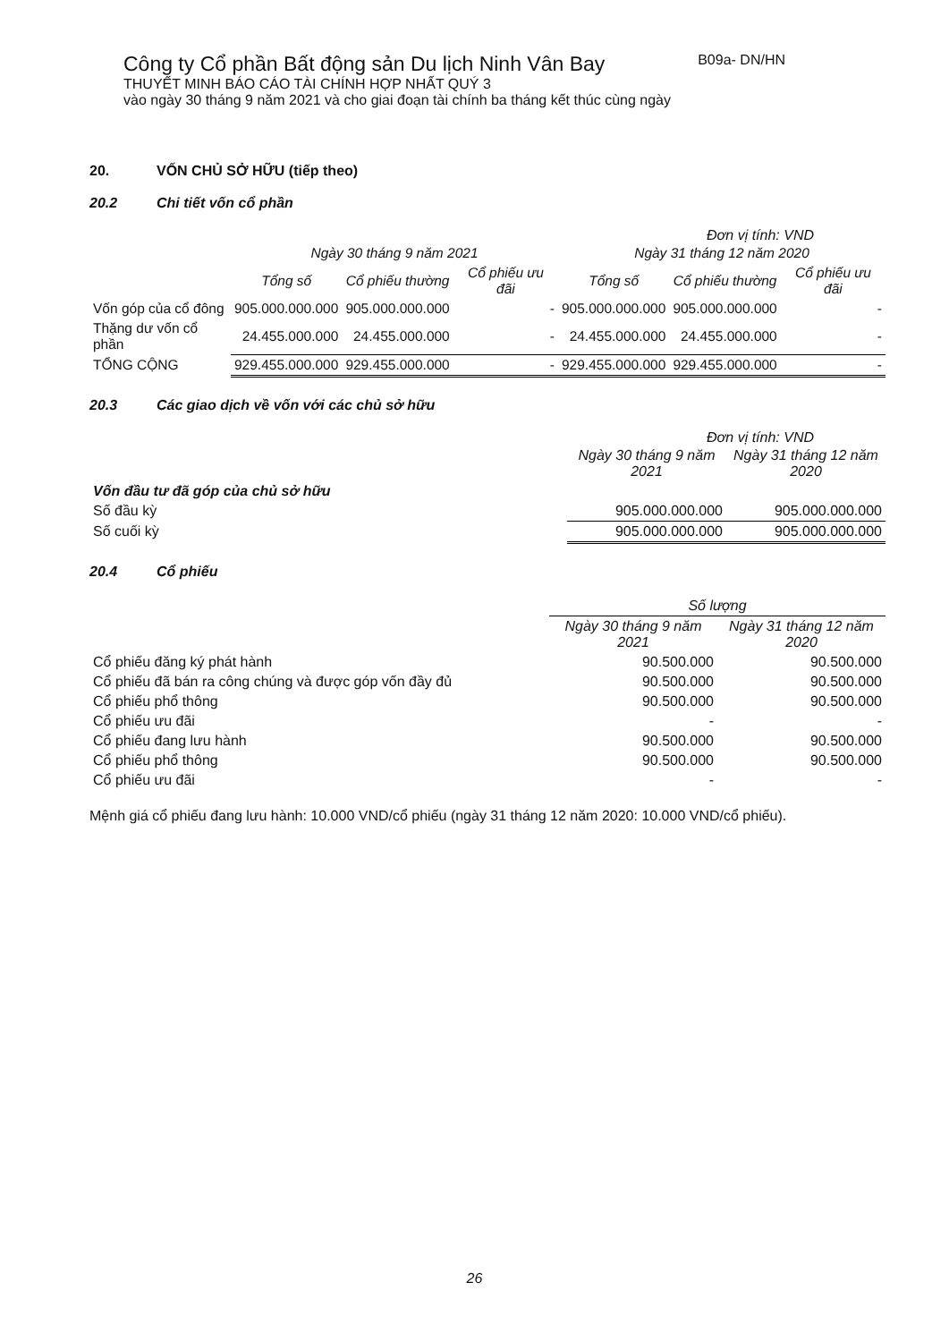Công ty Cổ phần Bất động sản Du lịch Ninh Vân Bay B09a- DN/HN
THUYẾT MINH BÁO CÁO TÀI CHÍNH HỢP NHẤT QUÝ 3
vào ngày 30 tháng 9 năm 2021 và cho giai đoạn tài chính ba tháng kết thúc cùng ngày
20. VỐN CHỦ SỞ HỮU (tiếp theo)
20.2 Chi tiết vốn cổ phần
Đơn vị tính: VND
| | Ngày 30 tháng 9 năm 2021 | | | Ngày 31 tháng 12 năm 2020 | | |
| --- | --- | --- | --- | --- | --- | --- |
| | Tổng số | Cổ phiếu thường | Cổ phiếu ưu đãi | Tổng số | Cổ phiếu thường | Cổ phiếu ưu đãi |
| Vốn góp của cổ đông | 905.000.000.000 | 905.000.000.000 | - | 905.000.000.000 | 905.000.000.000 | - |
| Thặng dư vốn cổ phần | 24.455.000.000 | 24.455.000.000 | - | 24.455.000.000 | 24.455.000.000 | - |
| TỔNG CỘNG | 929.455.000.000 | 929.455.000.000 | - | 929.455.000.000 | 929.455.000.000 | - |
20.3 Các giao dịch về vốn với các chủ sở hữu
Đơn vị tính: VND
| | Ngày 30 tháng 9 năm 2021 | Ngày 31 tháng 12 năm 2020 |
| --- | --- | --- |
| Vốn đầu tư đã góp của chủ sở hữu | | |
| Số đầu kỳ | 905.000.000.000 | 905.000.000.000 |
| Số cuối kỳ | 905.000.000.000 | 905.000.000.000 |
20.4 Cổ phiếu
| | Số lượng | |
| --- | --- | --- |
| | Ngày 30 tháng 9 năm 2021 | Ngày 31 tháng 12 năm 2020 |
| Cổ phiếu đăng ký phát hành | 90.500.000 | 90.500.000 |
| Cổ phiếu đã bán ra công chúng và được góp vốn đầy đủ | 90.500.000 | 90.500.000 |
| Cổ phiếu phổ thông | 90.500.000 | 90.500.000 |
| Cổ phiếu ưu đãi | - | - |
| Cổ phiếu đang lưu hành | 90.500.000 | 90.500.000 |
| Cổ phiếu phổ thông | 90.500.000 | 90.500.000 |
| Cổ phiếu ưu đãi | - | - |
Mệnh giá cổ phiếu đang lưu hành: 10.000 VND/cổ phiếu (ngày 31 tháng 12 năm 2020: 10.000 VND/cổ phiếu).
26